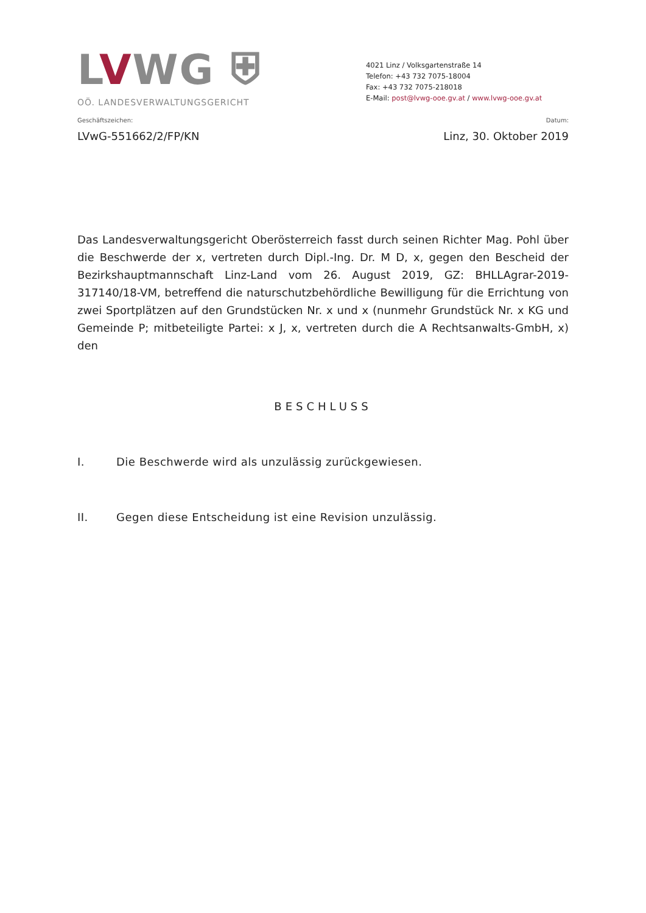LVWG ⛨
OÖ. LANDESVERWALTUNGSGERICHT
4021 Linz / Volksgartenstraße 14
Telefon: +43 732 7075-18004
Fax: +43 732 7075-218018
E-Mail: post@lvwg-ooe.gv.at / www.lvwg-ooe.gv.at
Geschäftszeichen: Datum:
LVwG-551662/2/FP/KN Linz, 30. Oktober 2019
Das Landesverwaltungsgericht Oberösterreich fasst durch seinen Richter Mag. Pohl über die Beschwerde der x, vertreten durch Dipl.-Ing. Dr. M D, x, gegen den Bescheid der Bezirkshauptmannschaft Linz-Land vom 26. August 2019, GZ: BHLLAgrar-2019-317140/18-VM, betreffend die naturschutzbehördliche Bewilligung für die Errichtung von zwei Sportplätzen auf den Grundstücken Nr. x und x (nunmehr Grundstück Nr. x KG und Gemeinde P; mitbeteiligte Partei: x J, x, vertreten durch die A Rechtsanwalts-GmbH, x) den
BESCHLUSS
I. Die Beschwerde wird als unzulässig zurückgewiesen.
II. Gegen diese Entscheidung ist eine Revision unzulässig.